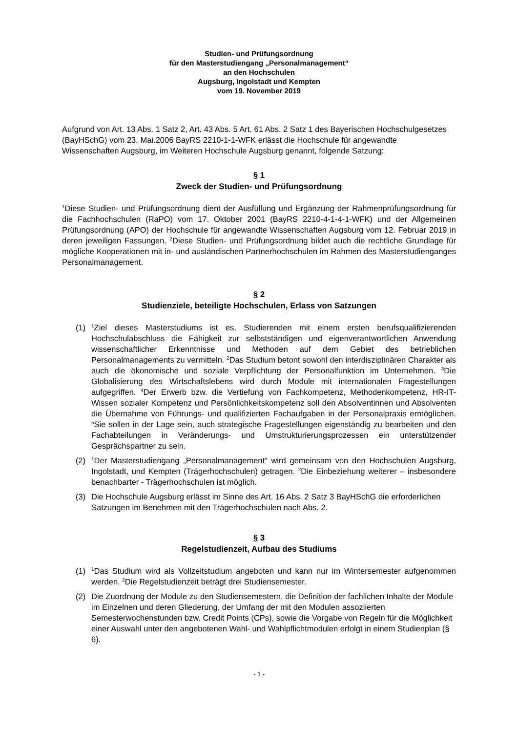Studien- und Prüfungsordnung
für den Masterstudiengang „Personalmanagement“
an den Hochschulen
Augsburg, Ingolstadt und Kempten
vom 19. November 2019
Aufgrund von Art. 13 Abs. 1 Satz 2, Art. 43 Abs. 5 Art. 61 Abs. 2 Satz 1 des Bayerischen Hochschulgesetzes (BayHSchG) vom 23. Mai.2006 BayRS 2210-1-1-WFK erlässt die Hochschule für angewandte Wissenschaften Augsburg, im Weiteren Hochschule Augsburg genannt, folgende Satzung:
§ 1
Zweck der Studien- und Prüfungsordnung
<sup>1</sup> Diese Studien- und Prüfungsordnung dient der Ausfüllung und Ergänzung der Rahmenprüfungsordnung für die Fachhochschulen (RaPO) vom 17. Oktober 2001 (BayRS 2210-4-1-4-1-WFK) und der Allgemeinen Prüfungsordnung (APO) der Hochschule für angewandte Wissenschaften Augsburg vom 12. Februar 2019 in deren jeweiligen Fassungen. <sup>2</sup>Diese Studien- und Prüfungsordnung bildet auch die rechtliche Grundlage für mögliche Kooperationen mit in- und ausländischen Partnerhochschulen im Rahmen des Masterstudienganges Personalmanagement.
§ 2
Studienziele, beteiligte Hochschulen, Erlass von Satzungen
(1) <sup>1</sup>Ziel dieses Masterstudiums ist es, Studierenden mit einem ersten berufsqualifizierenden Hochschulabschluss die Fähigkeit zur selbstständigen und eigenverantwortlichen Anwendung wissenschaftlicher Erkenntnisse und Methoden auf dem Gebiet des betrieblichen Personalmanagements zu vermitteln. <sup>2</sup>Das Studium betont sowohl den interdisziplinären Charakter als auch die ökonomische und soziale Verpflichtung der Personalfunktion im Unternehmen. <sup>3</sup>Die Globalisierung des Wirtschaftslebens wird durch Module mit internationalen Fragestellungen aufgegriffen. <sup>4</sup>Der Erwerb bzw. die Vertiefung von Fachkompetenz, Methodenkompetenz, HR-IT-Wissen sozialer Kompetenz und Persönlichkeitskompetenz soll den Absolventinnen und Absolventen die Übernahme von Führungs- und qualifizierten Fachaufgaben in der Personalpraxis ermöglichen. <sup>5</sup>Sie sollen in der Lage sein, auch strategische Fragestellungen eigenständig zu bearbeiten und den Fachabteilungen in Veränderungs- und Umstrukturierungsprozessen ein unterstützender Gesprächspartner zu sein.
(2) <sup>1</sup>Der Masterstudiengang „Personalmanagement“ wird gemeinsam von den Hochschulen Augsburg, Ingolstadt, und Kempten (Trägerhochschulen) getragen. <sup>2</sup>Die Einbeziehung weiterer – insbesondere benachbarter - Trägerhochschulen ist möglich.
(3) Die Hochschule Augsburg erlässt im Sinne des Art. 16 Abs. 2 Satz 3 BayHSchG die erforderlichen Satzungen im Benehmen mit den Trägerhochschulen nach Abs. 2.
§ 3
Regelstudienzeit, Aufbau des Studiums
(1) <sup>1</sup>Das Studium wird als Vollzeitstudium angeboten und kann nur im Wintersemester aufgenommen werden. <sup>2</sup>Die Regelstudienzeit beträgt drei Studiensemester.
(2) Die Zuordnung der Module zu den Studiensemestern, die Definition der fachlichen Inhalte der Module im Einzelnen und deren Gliederung, der Umfang der mit den Modulen assoziierten Semesterwochenstunden bzw. Credit Points (CPs), sowie die Vorgabe von Regeln für die Möglichkeit einer Auswahl unter den angebotenen Wahl- und Wahlpflichtmodulen erfolgt in einem Studienplan (§ 6).
- 1 -